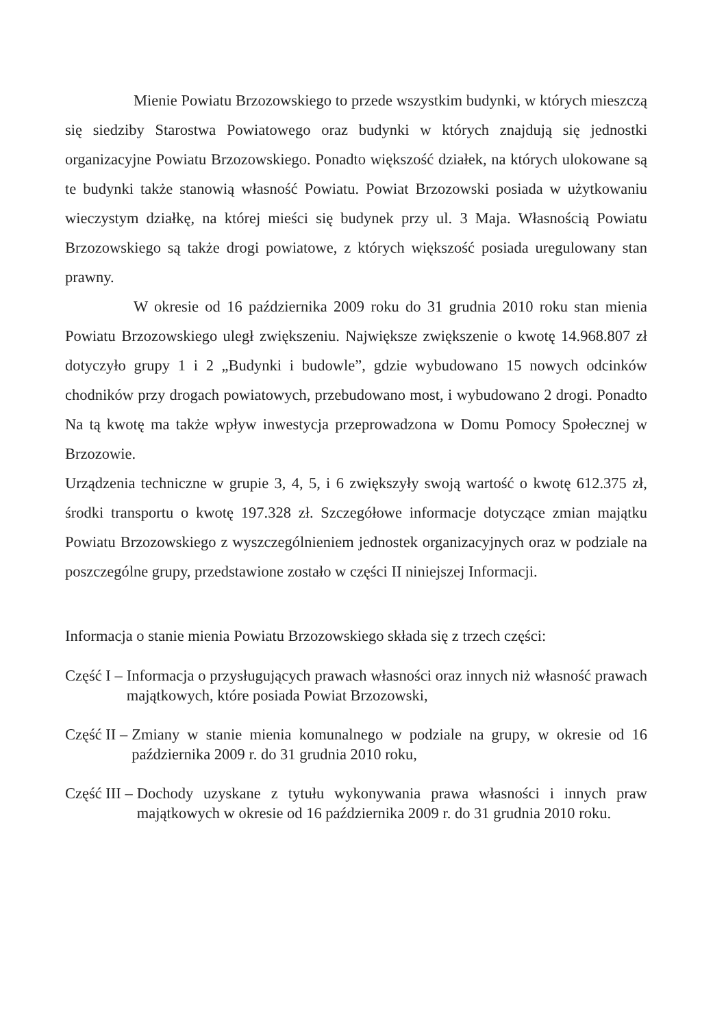Mienie Powiatu Brzozowskiego to przede wszystkim budynki, w których mieszczą się siedziby Starostwa Powiatowego oraz budynki w których znajdują się jednostki organizacyjne Powiatu Brzozowskiego. Ponadto większość działek, na których ulokowane są te budynki także stanowią własność Powiatu. Powiat Brzozowski posiada w użytkowaniu wieczystym działkę, na której mieści się budynek przy ul. 3 Maja. Własnością Powiatu Brzozowskiego są także drogi powiatowe, z których większość posiada uregulowany stan prawny.
W okresie od 16 października 2009 roku do 31 grudnia 2010 roku stan mienia Powiatu Brzozowskiego uległ zwiększeniu. Największe zwiększenie o kwotę 14.968.807 zł dotyczyło grupy 1 i 2 „Budynki i budowle”, gdzie wybudowano 15 nowych odcinków chodników przy drogach powiatowych, przebudowano most, i wybudowano 2 drogi. Ponadto Na tą kwotę ma także wpływ inwestycja przeprowadzona w Domu Pomocy Społecznej w Brzozowie.
Urządzenia techniczne w grupie 3, 4, 5, i 6 zwiększyły swoją wartość o kwotę 612.375 zł, środki transportu o kwotę 197.328 zł. Szczegółowe informacje dotyczące zmian majątku Powiatu Brzozowskiego z wyszczególnieniem jednostek organizacyjnych oraz w podziale na poszczególne grupy, przedstawione zostało w części II niniejszej Informacji.
Informacja o stanie mienia Powiatu Brzozowskiego składa się z trzech części:
Część I – Informacja o przysługujących prawach własności oraz innych niż własność prawach majątkowych, które posiada Powiat Brzozowski,
Część II – Zmiany w stanie mienia komunalnego w podziale na grupy, w okresie od 16 października 2009 r. do 31 grudnia 2010 roku,
Część III – Dochody uzyskane z tytułu wykonywania prawa własności i innych praw majątkowych w okresie od 16 października 2009 r. do 31 grudnia 2010 roku.